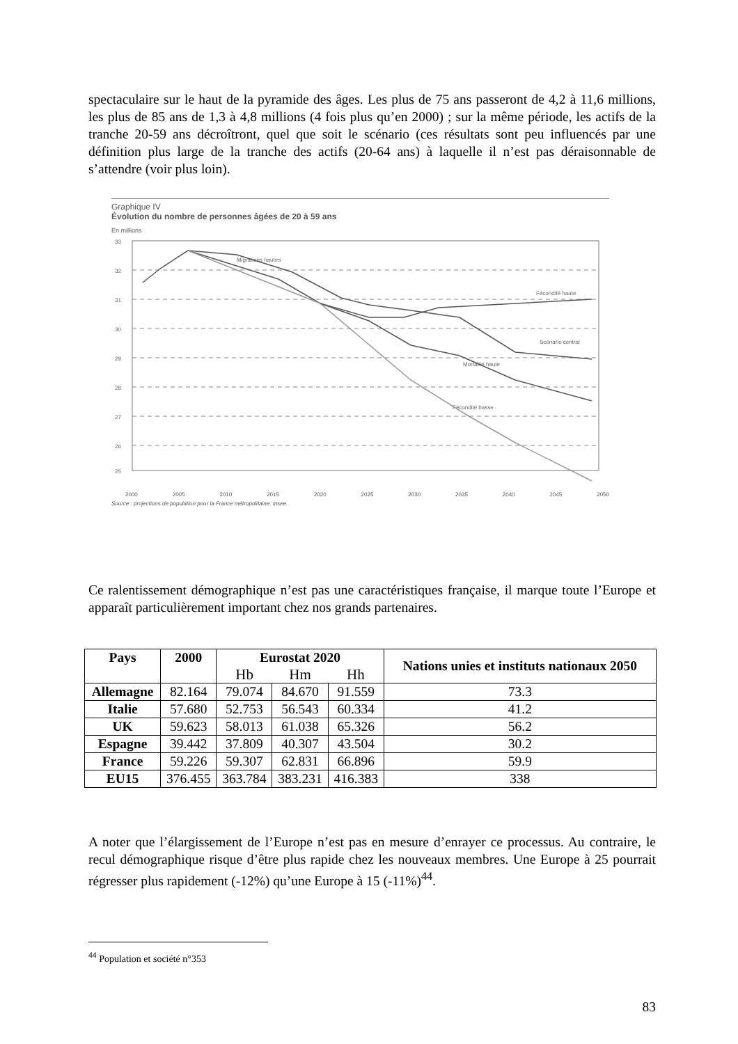spectaculaire sur le haut de la pyramide des âges. Les plus de 75 ans passeront de 4,2 à 11,6 millions, les plus de 85 ans de 1,3 à 4,8 millions (4 fois plus qu’en 2000) ; sur la même période, les actifs de la tranche 20-59 ans décroîtront, quel que soit le scénario (ces résultats sont peu influencés par une définition plus large de la tranche des actifs (20-64 ans) à laquelle il n’est pas déraisonnable de s’attendre (voir plus loin).
Graphique IV
Évolution du nombre de personnes âgées de 20 à 59 ans
En millions
33
32
31
30
29
28
27
26
25
Migrations hautes
Fécondité haute
Scénario central
Mortalité haute
Fécondité basse
2000 2005 2010 2015 2020 2025 2030 2035 2040 2045 2050
Source : projections de population pour la France métropolitaine, Insee.
Ce ralentissement démographique n’est pas une caractéristiques française, il marque toute l’Europe et apparaît particulièrement important chez nos grands partenaires.
| Pays | 2000 | Eurostat 2020 | | | Nations unies et instituts nationaux 2050 |
| --- | --- | --- | --- | --- | --- |
| | | Hb | Hm | Hh | |
| Allemagne | 82.164 | 79.074 | 84.670 | 91.559 | 73.3 |
| Italie | 57.680 | 52.753 | 56.543 | 60.334 | 41.2 |
| UK | 59.623 | 58.013 | 61.038 | 65.326 | 56.2 |
| Espagne | 39.442 | 37.809 | 40.307 | 43.504 | 30.2 |
| France | 59.226 | 59.307 | 62.831 | 66.896 | 59.9 |
| EU15 | 376.455 | 363.784 | 383.231 | 416.383 | 338 |
A noter que l’élargissement de l’Europe n’est pas en mesure d’enrayer ce processus. Au contraire, le recul démographique risque d’être plus rapide chez les nouveaux membres. Une Europe à 25 pourrait régresser plus rapidement (-12%) qu’une Europe à 15 (-11%)<sup>44</sup>.
<sup>44</sup> Population et société n°353
83